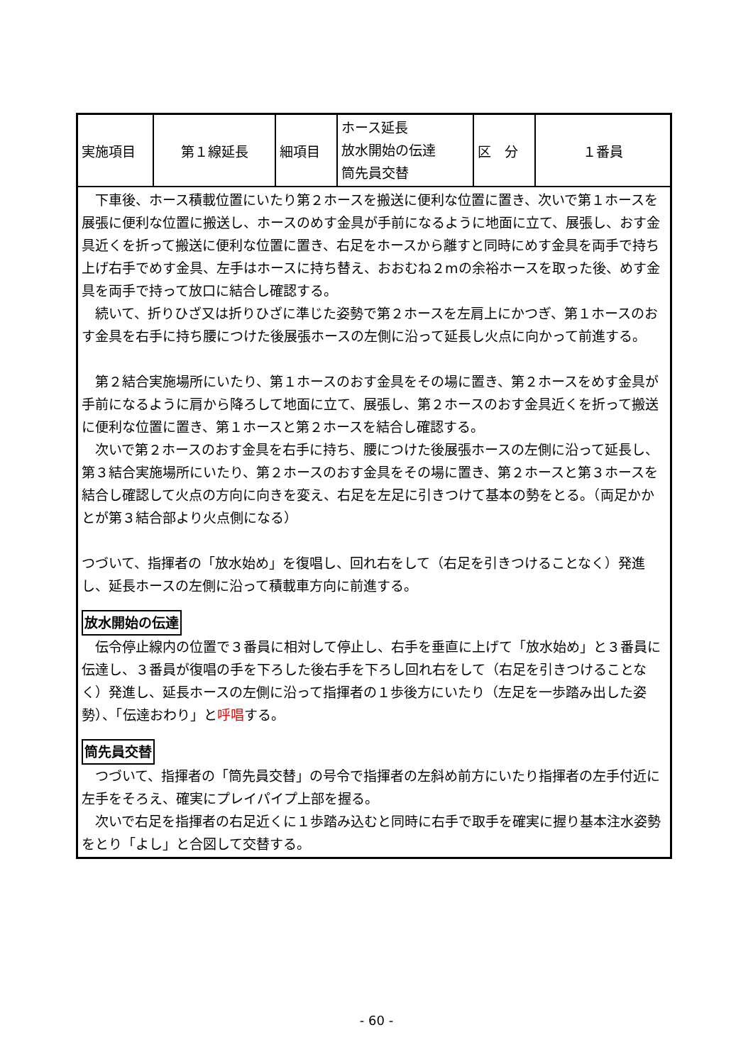| 実施項目 | 第１線延長 | 細項目 | ホース延長 放水開始の伝達 筒先員交替 | 区 分 | １番員 |
| 下車後、ホース積載位置にいたり第２ホースを搬送に便利な位置に置き、次いで第１ホースを展張に便利な位置に搬送し、ホースのめす金具が手前になるように地面に立て、展張し、おす金具近くを折って搬送に便利な位置に置き、右足をホースから離すと同時にめす金具を両手で持ち上げ右手でめす金具、左手はホースに持ち替え、おおむね２mの余裕ホースを取った後、めす金具を両手で持って放口に結合し確認する。 続いて、折りひざ又は折りひざに準じた姿勢で第２ホースを左肩上にかつぎ、第１ホースのおす金具を右手に持ち腰につけた後展張ホースの左側に沿って延長し火点に向かって前進する。 第２結合実施場所にいたり、第１ホースのおす金具をその場に置き、第２ホースをめす金具が手前になるように肩から降ろして地面に立て、展張し、第２ホースのおす金具近くを折って搬送に便利な位置に置き、第１ホースと第２ホースを結合し確認する。 次いで第２ホースのおす金具を右手に持ち、腰につけた後展張ホースの左側に沿って延長し、第３結合実施場所にいたり、第２ホースのおす金具をその場に置き、第２ホースと第３ホースを結合し確認して火点の方向に向きを変え、右足を左足に引きつけて基本の勢をとる。（両足かかとが第３結合部より火点側になる） つづいて、指揮者の「放水始め」を復唱し、回れ右をして（右足を引きつけることなく）発進し、延長ホースの左側に沿って積載車方向に前進する。 放水開始の伝達 伝令停止線内の位置で３番員に相対して停止し、右手を垂直に上げて「放水始め」と３番員に伝達し、３番員が復唱の手を下ろした後右手を下ろし回れ右をして（右足を引きつけることなく）発進し、延長ホースの左側に沿って指揮者の１歩後方にいたり（左足を一歩踏み出した姿勢）、「伝達おわり」と 呼唱 する。 筒先員交替 つづいて、指揮者の「筒先員交替」の号令で指揮者の左斜め前方にいたり指揮者の左手付近に左手をそろえ、確実にプレイパイプ上部を握る。 次いで右足を指揮者の右足近くに１歩踏み込むと同時に右手で取手を確実に握り基本注水姿勢をとり「よし」と合図して交替する。 | | | | | |
- 60 -